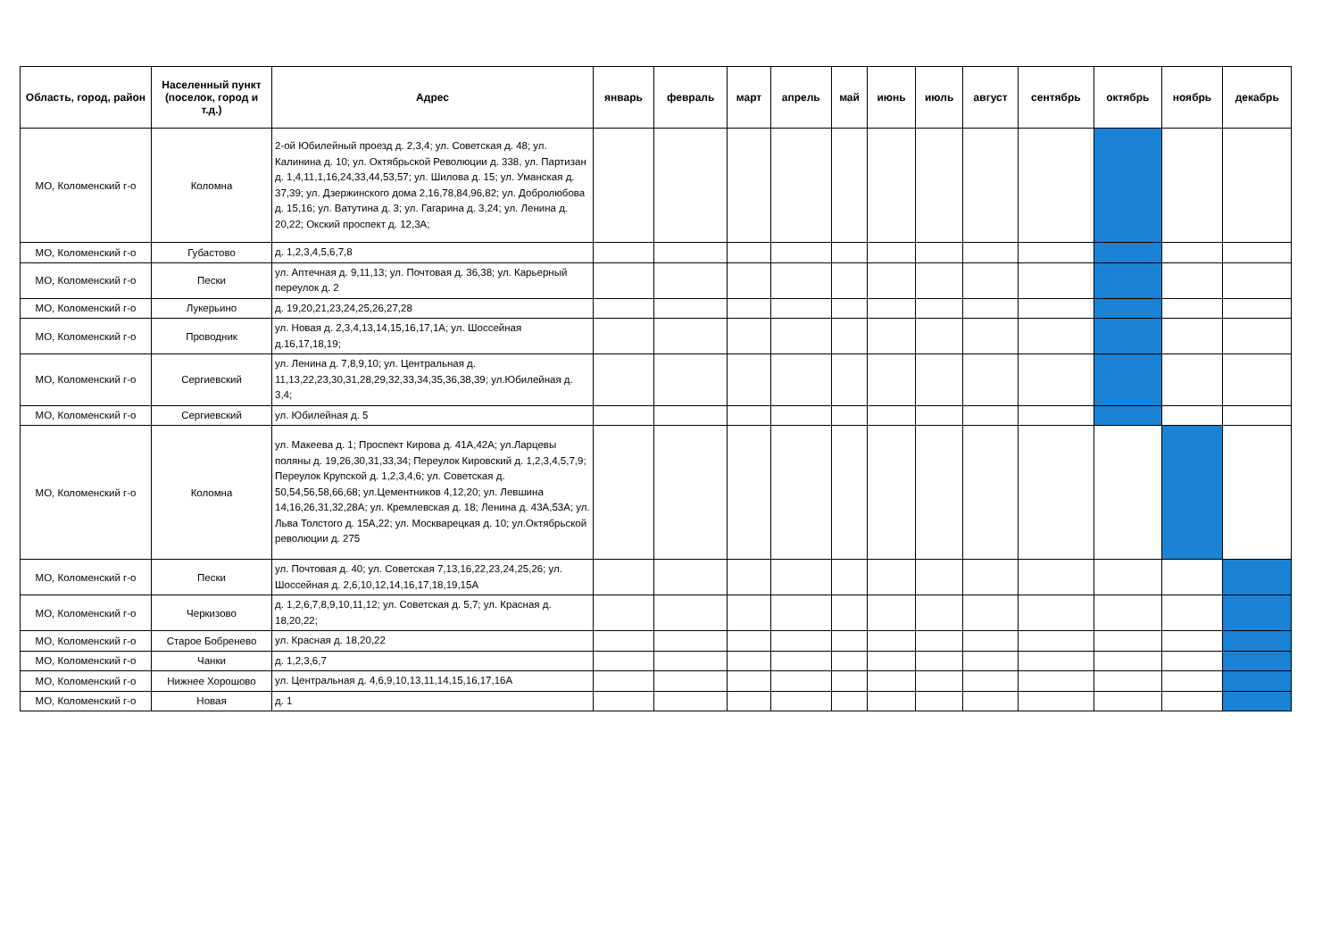| Область, город, район | Населенный пункт (поселок, город и т.д.) | Адрес | январь | февраль | март | апрель | май | июнь | июль | август | сентябрь | октябрь | ноябрь | декабрь |
| --- | --- | --- | --- | --- | --- | --- | --- | --- | --- | --- | --- | --- | --- | --- |
| МО, Коломенский г-о | Коломна | 2-ой Юбилейный проезд д. 2,3,4; ул. Советская д. 48; ул. Калинина д. 10; ул. Октябрьской Революции д. 338, ул. Партизан д. 1,4,11,1,16,24,33,44,53,57; ул. Шилова д. 15; ул. Уманская д. 37,39; ул. Дзержинского дома 2,16,78,84,96,82; ул. Добролюбова д. 15,16; ул. Ватутина д. 3; ул. Гагарина д. 3,24; ул. Ленина д. 20,22; Окский проспект д. 12,3А; | | | | | | | | | | | | |
| МО, Коломенский г-о | Губастово | д. 1,2,3,4,5,6,7,8 | | | | | | | | | | | | |
| МО, Коломенский г-о | Пески | ул. Аптечная д. 9,11,13; ул. Почтовая д. 36,38; ул. Карьерный переулок д. 2 | | | | | | | | | | | | |
| МО, Коломенский г-о | Лукерьино | д. 19,20,21,23,24,25,26,27,28 | | | | | | | | | | | | |
| МО, Коломенский г-о | Проводник | ул. Новая д. 2,3,4,13,14,15,16,17,1А; ул. Шоссейная д.16,17,18,19; | | | | | | | | | | | | |
| МО, Коломенский г-о | Сергиевский | ул. Ленина д. 7,8,9,10; ул. Центральная д. 11,13,22,23,30,31,28,29,32,33,34,35,36,38,39; ул.Юбилейная д. 3,4; | | | | | | | | | | | | |
| МО, Коломенский г-о | Сергиевский | ул. Юбилейная д. 5 | | | | | | | | | | | | |
| МО, Коломенский г-о | Коломна | ул. Макеева д. 1; Проспект Кирова д. 41А,42А; ул.Ларцевы поляны д. 19,26,30,31,33,34; Переулок Кировский д. 1,2,3,4,5,7,9; Переулок Крупской д. 1,2,3,4,6; ул. Советская д. 50,54,56,58,66,68; ул.Цементников 4,12,20; ул. Левшина 14,16,26,31,32,28А; ул. Кремлевская д. 18; Ленина д. 43А,53А; ул. Льва Толстого д. 15А,22; ул. Москварецкая д. 10; ул.Октябрьской революции д. 275 | | | | | | | | | | | | |
| МО, Коломенский г-о | Пески | ул. Почтовая д. 40; ул. Советская 7,13,16,22,23,24,25,26; ул. Шоссейная д. 2,6,10,12,14,16,17,18,19,15А | | | | | | | | | | | | |
| МО, Коломенский г-о | Черкизово | д. 1,2,6,7,8,9,10,11,12; ул. Советская д. 5,7; ул. Красная д. 18,20,22; | | | | | | | | | | | | |
| МО, Коломенский г-о | Старое Бобренево | ул. Красная д. 18,20,22 | | | | | | | | | | | | |
| МО, Коломенский г-о | Чанки | д. 1,2,3,6,7 | | | | | | | | | | | | |
| МО, Коломенский г-о | Нижнее Хорошово | ул. Центральная д. 4,6,9,10,13,11,14,15,16,17,16А | | | | | | | | | | | | |
| МО, Коломенский г-о | Новая | д. 1 | | | | | | | | | | | | |